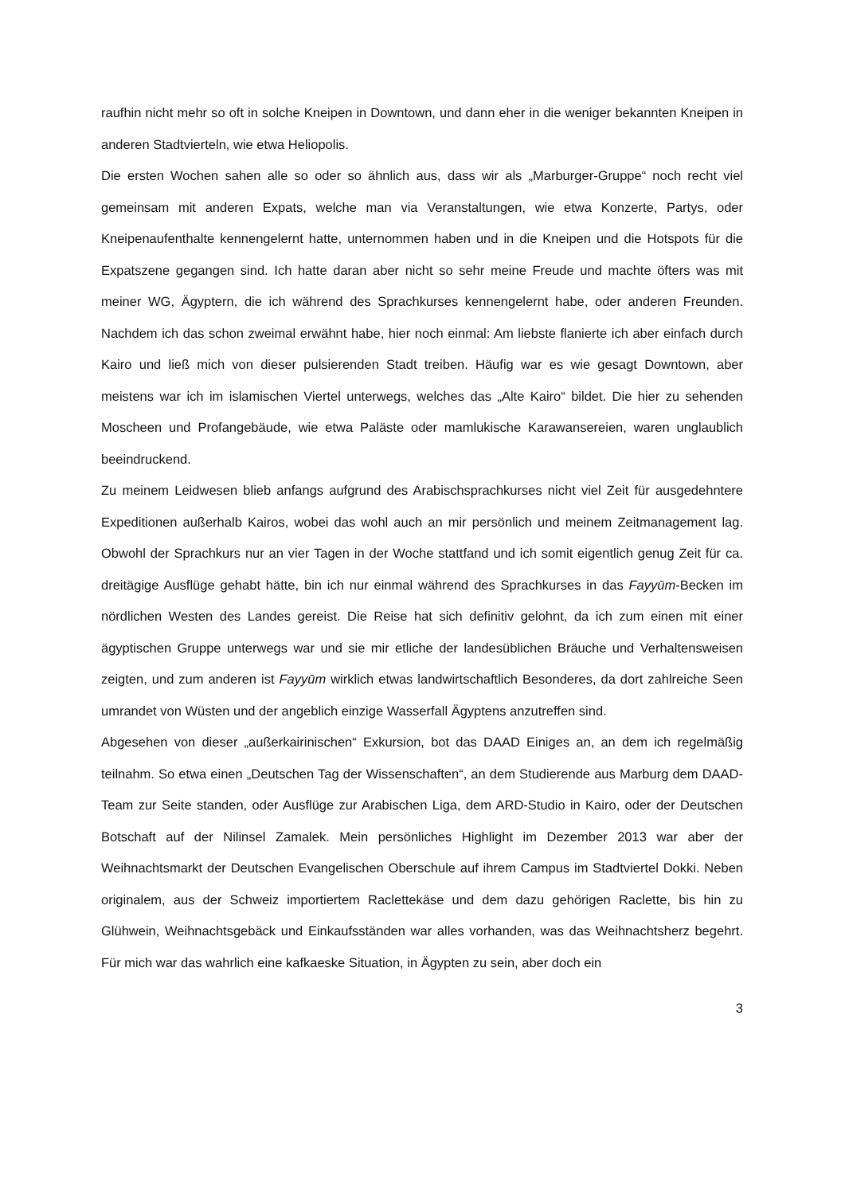raufhin nicht mehr so oft in solche Kneipen in Downtown, und dann eher in die weniger bekannten Kneipen in anderen Stadtvierteln, wie etwa Heliopolis.
Die ersten Wochen sahen alle so oder so ähnlich aus, dass wir als „Marburger-Gruppe“ noch recht viel gemeinsam mit anderen Expats, welche man via Veranstaltungen, wie etwa Konzerte, Partys, oder Kneipenaufenthalte kennengelernt hatte, unternommen haben und in die Kneipen und die Hotspots für die Expatszene gegangen sind. Ich hatte daran aber nicht so sehr meine Freude und machte öfters was mit meiner WG, Ägyptern, die ich während des Sprachkurses kennengelernt habe, oder anderen Freunden. Nachdem ich das schon zweimal erwähnt habe, hier noch einmal: Am liebste flanierte ich aber einfach durch Kairo und ließ mich von dieser pulsierenden Stadt treiben. Häufig war es wie gesagt Downtown, aber meistens war ich im islamischen Viertel unterwegs, welches das „Alte Kairo“ bildet. Die hier zu sehenden Moscheen und Profangebäude, wie etwa Paläste oder mamlukische Karawansereien, waren unglaublich beeindruckend.
Zu meinem Leidwesen blieb anfangs aufgrund des Arabischsprachkurses nicht viel Zeit für ausgedehntere Expeditionen außerhalb Kairos, wobei das wohl auch an mir persönlich und meinem Zeitmanagement lag. Obwohl der Sprachkurs nur an vier Tagen in der Woche stattfand und ich somit eigentlich genug Zeit für ca. dreitägige Ausflüge gehabt hätte, bin ich nur einmal während des Sprachkurses in das Fayyūm-Becken im nördlichen Westen des Landes gereist. Die Reise hat sich definitiv gelohnt, da ich zum einen mit einer ägyptischen Gruppe unterwegs war und sie mir etliche der landesüblichen Bräuche und Verhaltensweisen zeigten, und zum anderen ist Fayyūm wirklich etwas landwirtschaftlich Besonderes, da dort zahlreiche Seen umrandet von Wüsten und der angeblich einzige Wasserfall Ägyptens anzutreffen sind.
Abgesehen von dieser „außerkairinischen“ Exkursion, bot das DAAD Einiges an, an dem ich regelmäßig teilnahm. So etwa einen „Deutschen Tag der Wissenschaften“, an dem Studierende aus Marburg dem DAAD-Team zur Seite standen, oder Ausflüge zur Arabischen Liga, dem ARD-Studio in Kairo, oder der Deutschen Botschaft auf der Nilinsel Zamalek. Mein persönliches Highlight im Dezember 2013 war aber der Weihnachtsmarkt der Deutschen Evangelischen Oberschule auf ihrem Campus im Stadtviertel Dokki. Neben originalem, aus der Schweiz importiertem Raclettekäse und dem dazu gehörigen Raclette, bis hin zu Glühwein, Weihnachtsgebäck und Einkaufsständen war alles vorhanden, was das Weihnachtsherz begehrt. Für mich war das wahrlich eine kafkaeske Situation, in Ägypten zu sein, aber doch ein
3